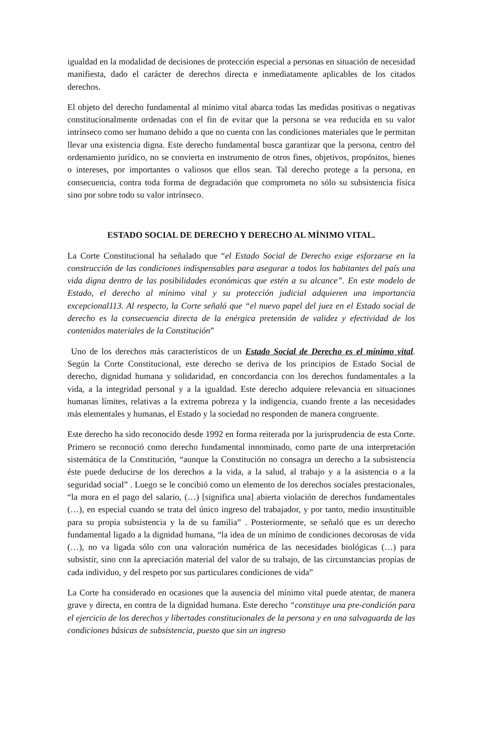igualdad en la modalidad de decisiones de protección especial a personas en situación de necesidad manifiesta, dado el carácter de derechos directa e inmediatamente aplicables de los citados derechos.
El objeto del derecho fundamental al mínimo vital abarca todas las medidas positivas o negativas constitucionalmente ordenadas con el fin de evitar que la persona se vea reducida en su valor intrínseco como ser humano debido a que no cuenta con las condiciones materiales que le permitan llevar una existencia digna. Este derecho fundamental busca garantizar que la persona, centro del ordenamiento jurídico, no se convierta en instrumento de otros fines, objetivos, propósitos, bienes o intereses, por importantes o valiosos que ellos sean. Tal derecho protege a la persona, en consecuencia, contra toda forma de degradación que comprometa no sólo su subsistencia física sino por sobre todo su valor intrínseco.
ESTADO SOCIAL DE DERECHO Y DERECHO AL MÍNIMO VITAL.
La Corte Constitucional ha señalado que “el Estado Social de Derecho exige esforzarse en la construcción de las condiciones indispensables para asegurar a todos los habitantes del país una vida digna dentro de las posibilidades económicas que estén a su alcance”. En este modelo de Estado, el derecho al mínimo vital y su protección judicial adquieren una importancia excepcional113. Al respecto, la Corte señaló que “el nuevo papel del juez en el Estado social de derecho es la consecuencia directa de la enérgica pretensión de validez y efectividad de los contenidos materiales de la Constitución”
Uno de los derechos más característicos de un Estado Social de Derecho es el mínimo vital. Según la Corte Constitucional, este derecho se deriva de los principios de Estado Social de derecho, dignidad humana y solidaridad, en concordancia con los derechos fundamentales a la vida, a la integridad personal y a la igualdad. Este derecho adquiere relevancia en situaciones humanas límites, relativas a la extrema pobreza y la indigencia, cuando frente a las necesidades más elementales y humanas, el Estado y la sociedad no responden de manera congruente.
Este derecho ha sido reconocido desde 1992 en forma reiterada por la jurisprudencia de esta Corte. Primero se reconoció como derecho fundamental innominado, como parte de una interpretación sistemática de la Constitución, “aunque la Constitución no consagra un derecho a la subsistencia éste puede deducirse de los derechos a la vida, a la salud, al trabajo y a la asistencia o a la seguridad social” . Luego se le concibió como un elemento de los derechos sociales prestacionales, “la mora en el pago del salario, (…) [significa una] abierta violación de derechos fundamentales (…), en especial cuando se trata del único ingreso del trabajador, y por tanto, medio insustituible para su propia subsistencia y la de su familia” . Posteriormente, se señaló que es un derecho fundamental ligado a la dignidad humana, “la idea de un mínimo de condiciones decorosas de vida (…), no va ligada sólo con una valoración numérica de las necesidades biológicas (…) para subsistir, sino con la apreciación material del valor de su trabajo, de las circunstancias propias de cada individuo, y del respeto por sus particulares condiciones de vida”
La Corte ha considerado en ocasiones que la ausencia del mínimo vital puede atentar, de manera grave y directa, en contra de la dignidad humana. Este derecho “constituye una pre-condición para el ejercicio de los derechos y libertades constitucionales de la persona y en una salvaguarda de las condiciones básicas de subsistencia, puesto que sin un ingreso